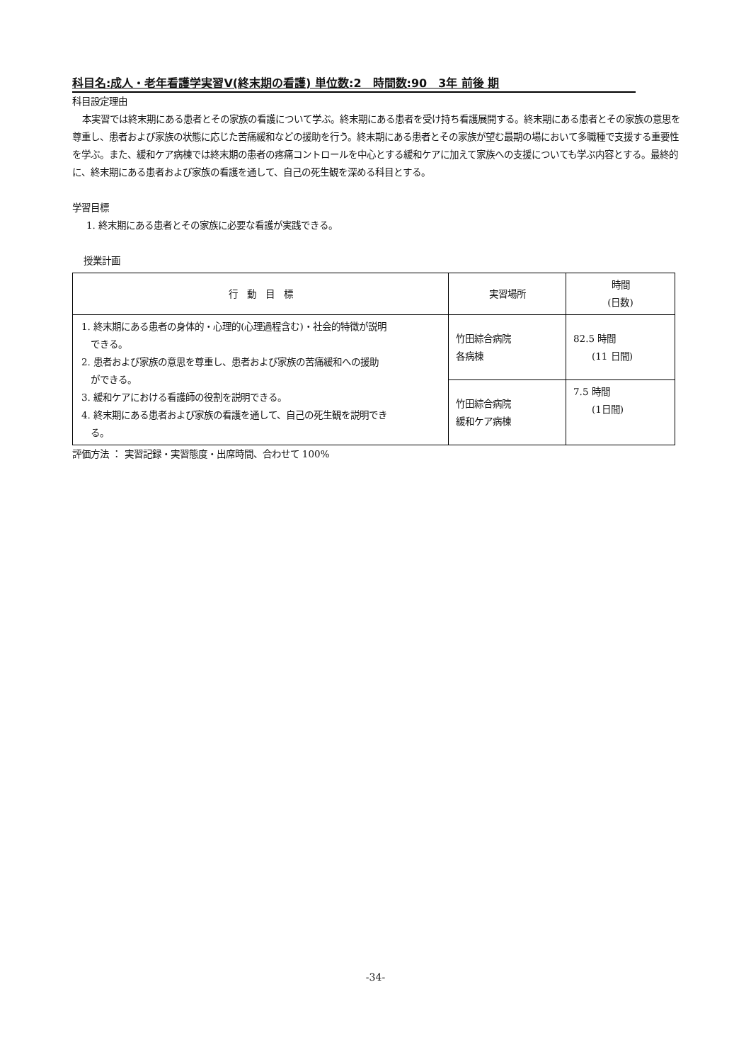科目名:成人・老年看護学実習Ⅴ(終末期の看護) 単位数:2　時間数:90　3年 前後 期
科目設定理由
本実習では終末期にある患者とその家族の看護について学ぶ。終末期にある患者を受け持ち看護展開する。終末期にある患者とその家族の意思を尊重し、患者および家族の状態に応じた苦痛緩和などの援助を行う。終末期にある患者とその家族が望む最期の場において多職種で支援する重要性を学ぶ。また、緩和ケア病棟では終末期の患者の疼痛コントロールを中心とする緩和ケアに加えて家族への支援についても学ぶ内容とする。最終的に、終末期にある患者および家族の看護を通して、自己の死生観を深める科目とする。
学習目標
1. 終末期にある患者とその家族に必要な看護が実践できる。
授業計画
| 行 動 目 標 | 実習場所 | 時間 (日数) |
| --- | --- | --- |
| 1. 終末期にある患者の身体的・心理的(心理過程含む)・社会的特徴が説明 できる。 2. 患者および家族の意思を尊重し、患者および家族の苦痛緩和への援助 ができる。 3. 緩和ケアにおける看護師の役割を説明できる。 4. 終末期にある患者および家族の看護を通して、自己の死生観を説明でき る。 | 竹田綜合病院 各病棟 | 82.5 時間 (11 日間) |
| | 竹田綜合病院 緩和ケア病棟 | 7.5 時間 (1日間) |
評価方法 ： 実習記録・実習態度・出席時間、合わせて 100%
-34-